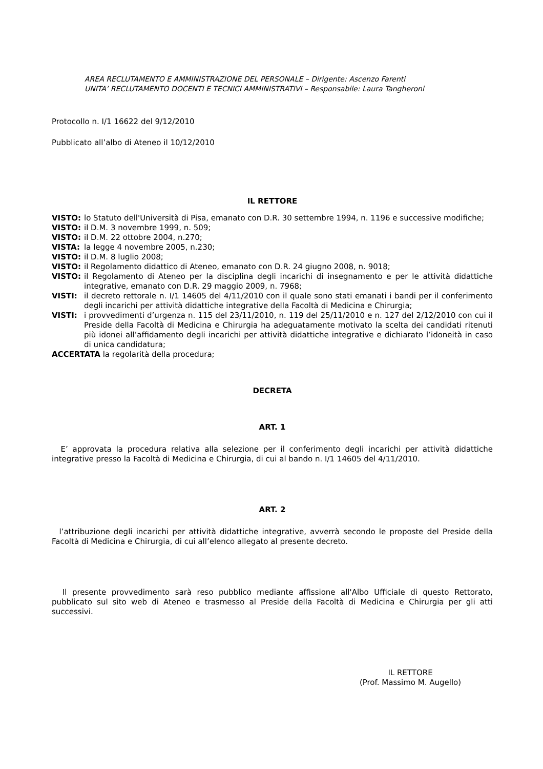AREA RECLUTAMENTO E AMMINISTRAZIONE DEL PERSONALE – Dirigente: Ascenzo Farenti
UNITA’ RECLUTAMENTO DOCENTI E TECNICI AMMINISTRATIVI – Responsabile: Laura Tangheroni
Protocollo n. I/1 16622 del 9/12/2010
Pubblicato all’albo di Ateneo il 10/12/2010
IL RETTORE
VISTO: lo Statuto dell'Università di Pisa, emanato con D.R. 30 settembre 1994, n. 1196 e successive modifiche;
VISTO: il D.M. 3 novembre 1999, n. 509;
VISTO: il D.M. 22 ottobre 2004, n.270;
VISTA: la legge 4 novembre 2005, n.230;
VISTO: il D.M. 8 luglio 2008;
VISTO: il Regolamento didattico di Ateneo, emanato con D.R. 24 giugno 2008, n. 9018;
VISTO: il Regolamento di Ateneo per la disciplina degli incarichi di insegnamento e per le attività didattiche integrative, emanato con D.R. 29 maggio 2009, n. 7968;
VISTI: il decreto rettorale n. I/1 14605 del 4/11/2010 con il quale sono stati emanati i bandi per il conferimento degli incarichi per attività didattiche integrative della Facoltà di Medicina e Chirurgia;
VISTI: i provvedimenti d’urgenza n. 115 del 23/11/2010, n. 119 del 25/11/2010 e n. 127 del 2/12/2010 con cui il Preside della Facoltà di Medicina e Chirurgia ha adeguatamente motivato la scelta dei candidati ritenuti più idonei all’affidamento degli incarichi per attività didattiche integrative e dichiarato l’idoneità in caso di unica candidatura;
ACCERTATA la regolarità della procedura;
DECRETA
ART. 1
E’ approvata la procedura relativa alla selezione per il conferimento degli incarichi per attività didattiche integrative presso la Facoltà di Medicina e Chirurgia, di cui al bando n. I/1 14605 del 4/11/2010.
ART. 2
l’attribuzione degli incarichi per attività didattiche integrative, avverrà secondo le proposte del Preside della Facoltà di Medicina e Chirurgia, di cui all’elenco allegato al presente decreto.
Il presente provvedimento sarà reso pubblico mediante affissione all'Albo Ufficiale di questo Rettorato, pubblicato sul sito web di Ateneo e trasmesso al Preside della Facoltà di Medicina e Chirurgia per gli atti successivi.
IL RETTORE
(Prof. Massimo M. Augello)